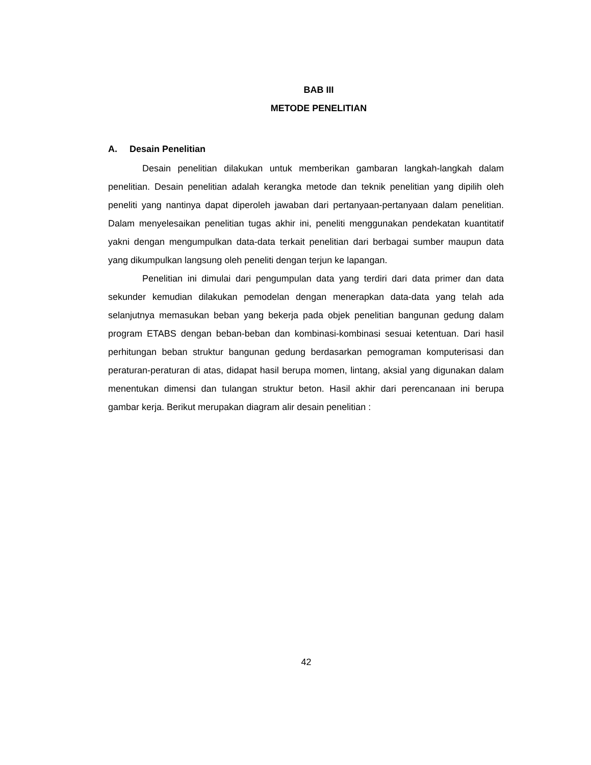BAB III
METODE PENELITIAN
A. Desain Penelitian
Desain penelitian dilakukan untuk memberikan gambaran langkah-langkah dalam penelitian. Desain penelitian adalah kerangka metode dan teknik penelitian yang dipilih oleh peneliti yang nantinya dapat diperoleh jawaban dari pertanyaan-pertanyaan dalam penelitian. Dalam menyelesaikan penelitian tugas akhir ini, peneliti menggunakan pendekatan kuantitatif yakni dengan mengumpulkan data-data terkait penelitian dari berbagai sumber maupun data yang dikumpulkan langsung oleh peneliti dengan terjun ke lapangan.
Penelitian ini dimulai dari pengumpulan data yang terdiri dari data primer dan data sekunder kemudian dilakukan pemodelan dengan menerapkan data-data yang telah ada selanjutnya memasukan beban yang bekerja pada objek penelitian bangunan gedung dalam program ETABS dengan beban-beban dan kombinasi-kombinasi sesuai ketentuan. Dari hasil perhitungan beban struktur bangunan gedung berdasarkan pemograman komputerisasi dan peraturan-peraturan di atas, didapat hasil berupa momen, lintang, aksial yang digunakan dalam menentukan dimensi dan tulangan struktur beton. Hasil akhir dari perencanaan ini berupa gambar kerja. Berikut merupakan diagram alir desain penelitian :
42